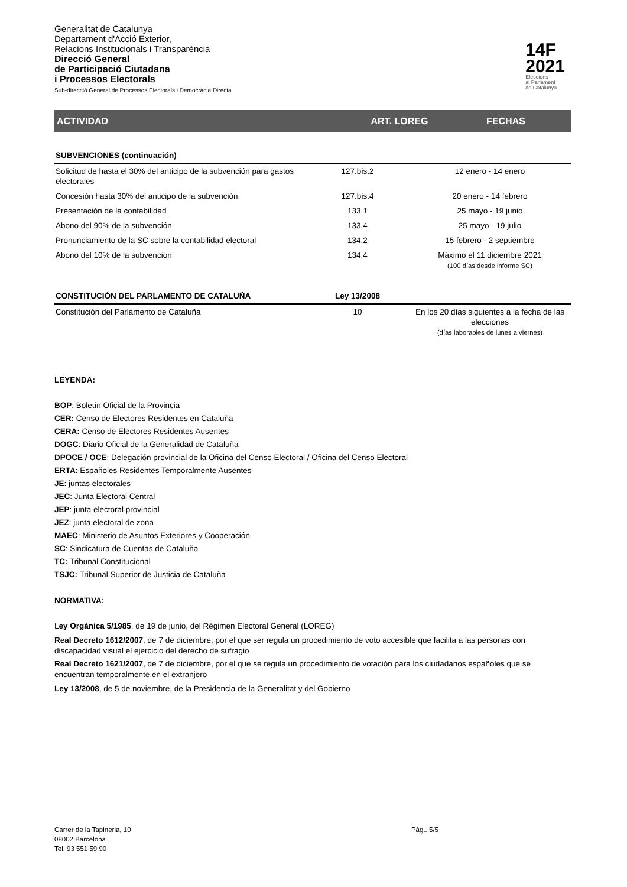Generalitat de Catalunya
Departament d'Acció Exterior,
Relacions Institucionals i Transparència
Direcció General
de Participació Ciutadana
i Processos Electorals
Sub-direcció General de Processos Electorals i Democràcia Directa
14F
2021
Eleccions
al Parlament
de Catalunya
ACTIVIDAD ART. LOREG FECHAS
| SUBVENCIONES (continuación) | | |
| Solicitud de hasta el 30% del anticipo de la subvención para gastos electorales | 127.bis.2 | 12 enero - 14 enero |
| Concesión hasta 30% del anticipo de la subvención | 127.bis.4 | 20 enero - 14 febrero |
| Presentación de la contabilidad | 133.1 | 25 mayo - 19 junio |
| Abono del 90% de la subvención | 133.4 | 25 mayo - 19 julio |
| Pronunciamiento de la SC sobre la contabilidad electoral | 134.2 | 15 febrero - 2 septiembre |
| Abono del 10% de la subvención | 134.4 | Máximo el 11 diciembre 2021 (100 días desde informe SC) |
| CONSTITUCIÓN DEL PARLAMENTO DE CATALUÑA | Ley 13/2008 | |
| Constitución del Parlamento de Cataluña | 10 | En los 20 días siguientes a la fecha de las elecciones (días laborables de lunes a viernes) |
LEYENDA:
BOP: Boletín Oficial de la Provincia
CER: Censo de Electores Residentes en Cataluña
CERA: Censo de Electores Residentes Ausentes
DOGC: Diario Oficial de la Generalidad de Cataluña
DPOCE / OCE: Delegación provincial de la Oficina del Censo Electoral / Oficina del Censo Electoral
ERTA: Españoles Residentes Temporalmente Ausentes
JE: juntas electorales
JEC: Junta Electoral Central
JEP: junta electoral provincial
JEZ: junta electoral de zona
MAEC: Ministerio de Asuntos Exteriores y Cooperación
SC: Sindicatura de Cuentas de Cataluña
TC: Tribunal Constitucional
TSJC: Tribunal Superior de Justicia de Cataluña
NORMATIVA:
Ley Orgánica 5/1985, de 19 de junio, del Régimen Electoral General (LOREG)
Real Decreto 1612/2007, de 7 de diciembre, por el que ser regula un procedimiento de voto accesible que facilita a las personas con discapacidad visual el ejercicio del derecho de sufragio
Real Decreto 1621/2007, de 7 de diciembre, por el que se regula un procedimiento de votación para los ciudadanos españoles que se encuentran temporalmente en el extranjero
Ley 13/2008, de 5 de noviembre, de la Presidencia de la Generalitat y del Gobierno
Carrer de la Tapineria, 10
08002 Barcelona
Tel. 93 551 59 90
Pág.. 5/5